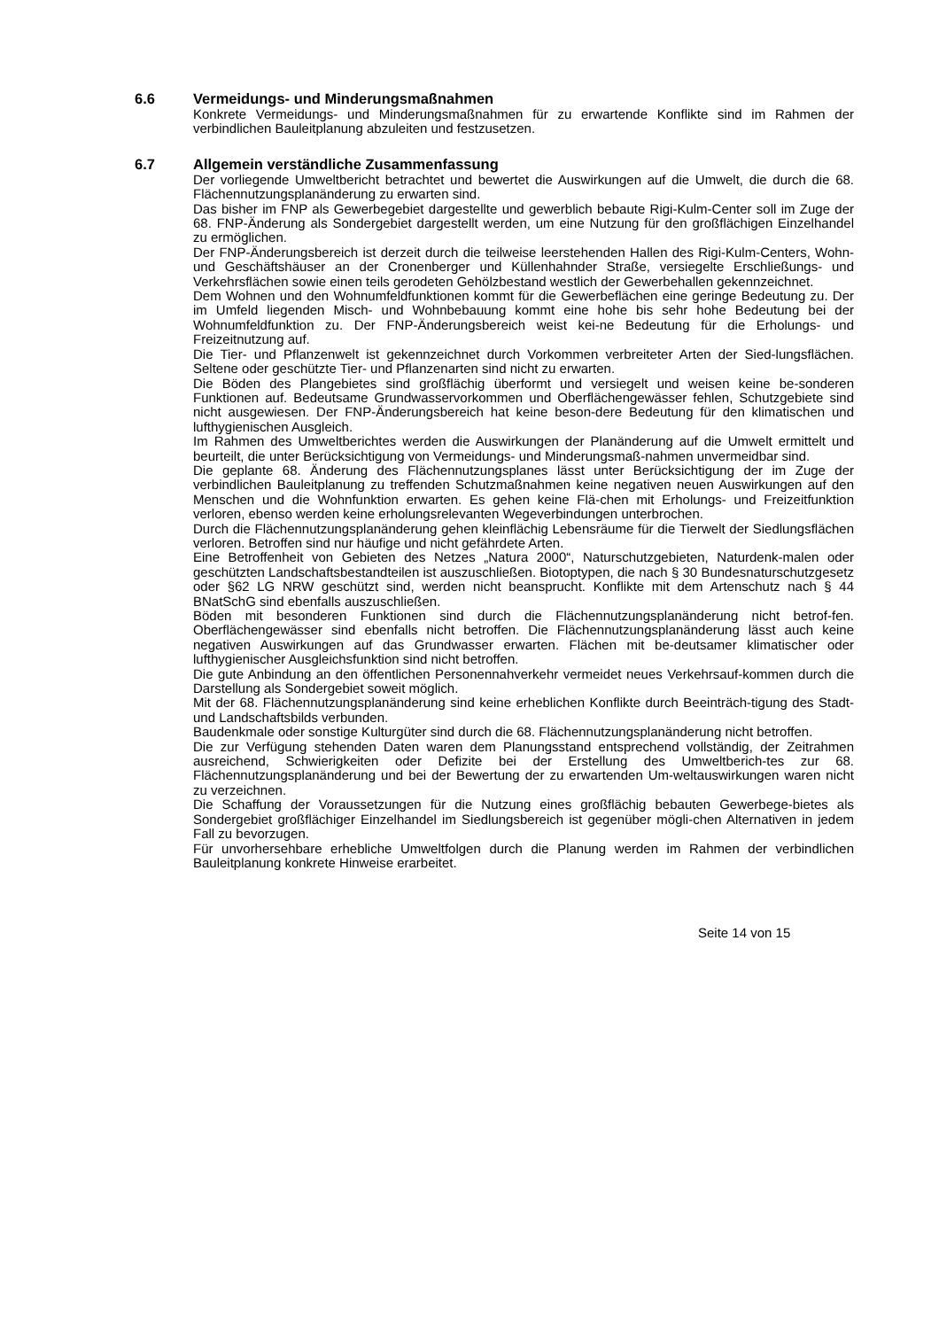6.6 Vermeidungs- und Minderungsmaßnahmen
Konkrete Vermeidungs- und Minderungsmaßnahmen für zu erwartende Konflikte sind im Rahmen der verbindlichen Bauleitplanung abzuleiten und festzusetzen.
6.7 Allgemein verständliche Zusammenfassung
Der vorliegende Umweltbericht betrachtet und bewertet die Auswirkungen auf die Umwelt, die durch die 68. Flächennutzungsplanänderung zu erwarten sind.
Das bisher im FNP als Gewerbegebiet dargestellte und gewerblich bebaute Rigi-Kulm-Center soll im Zuge der 68. FNP-Änderung als Sondergebiet dargestellt werden, um eine Nutzung für den großflächigen Einzelhandel zu ermöglichen.
Der FNP-Änderungsbereich ist derzeit durch die teilweise leerstehenden Hallen des Rigi-Kulm-Centers, Wohn- und Geschäftshäuser an der Cronenberger und Küllenhahnder Straße, versiegelte Erschließungs- und Verkehrsflächen sowie einen teils gerodeten Gehölzbestand westlich der Gewerbehallen gekennzeichnet.
Dem Wohnen und den Wohnumfeldfunktionen kommt für die Gewerbeflächen eine geringe Bedeutung zu. Der im Umfeld liegenden Misch- und Wohnbebauung kommt eine hohe bis sehr hohe Bedeutung bei der Wohnumfeldfunktion zu. Der FNP-Änderungsbereich weist kei-ne Bedeutung für die Erholungs- und Freizeitnutzung auf.
Die Tier- und Pflanzenwelt ist gekennzeichnet durch Vorkommen verbreiteter Arten der Sied-lungsflächen. Seltene oder geschützte Tier- und Pflanzenarten sind nicht zu erwarten.
Die Böden des Plangebietes sind großflächig überformt und versiegelt und weisen keine be-sonderen Funktionen auf. Bedeutsame Grundwasservorkommen und Oberflächengewässer fehlen, Schutzgebiete sind nicht ausgewiesen. Der FNP-Änderungsbereich hat keine beson-dere Bedeutung für den klimatischen und lufthygienischen Ausgleich.
Im Rahmen des Umweltberichtes werden die Auswirkungen der Planänderung auf die Umwelt ermittelt und beurteilt, die unter Berücksichtigung von Vermeidungs- und Minderungsmaß-nahmen unvermeidbar sind.
Die geplante 68. Änderung des Flächennutzungsplanes lässt unter Berücksichtigung der im Zuge der verbindlichen Bauleitplanung zu treffenden Schutzmaßnahmen keine negativen neuen Auswirkungen auf den Menschen und die Wohnfunktion erwarten. Es gehen keine Flä-chen mit Erholungs- und Freizeitfunktion verloren, ebenso werden keine erholungsrelevanten Wegeverbindungen unterbrochen.
Durch die Flächennutzungsplanänderung gehen kleinflächig Lebensräume für die Tierwelt der Siedlungsflächen verloren. Betroffen sind nur häufige und nicht gefährdete Arten.
Eine Betroffenheit von Gebieten des Netzes „Natura 2000“, Naturschutzgebieten, Naturdenk-malen oder geschützten Landschaftsbestandteilen ist auszuschließen. Biotoptypen, die nach § 30 Bundesnaturschutzgesetz oder §62 LG NRW geschützt sind, werden nicht beansprucht. Konflikte mit dem Artenschutz nach § 44 BNatSchG sind ebenfalls auszuschließen.
Böden mit besonderen Funktionen sind durch die Flächennutzungsplanänderung nicht betrof-fen. Oberflächengewässer sind ebenfalls nicht betroffen. Die Flächennutzungsplanänderung lässt auch keine negativen Auswirkungen auf das Grundwasser erwarten. Flächen mit be-deutsamer klimatischer oder lufthygienischer Ausgleichsfunktion sind nicht betroffen.
Die gute Anbindung an den öffentlichen Personennahverkehr vermeidet neues Verkehrsauf-kommen durch die Darstellung als Sondergebiet soweit möglich.
Mit der 68. Flächennutzungsplanänderung sind keine erheblichen Konflikte durch Beeinträch-tigung des Stadt- und Landschaftsbilds verbunden.
Baudenkmale oder sonstige Kulturgüter sind durch die 68. Flächennutzungsplanänderung nicht betroffen.
Die zur Verfügung stehenden Daten waren dem Planungsstand entsprechend vollständig, der Zeitrahmen ausreichend, Schwierigkeiten oder Defizite bei der Erstellung des Umweltberich-tes zur 68. Flächennutzungsplanänderung und bei der Bewertung der zu erwartenden Um-weltauswirkungen waren nicht zu verzeichnen.
Die Schaffung der Voraussetzungen für die Nutzung eines großflächig bebauten Gewerbege-bietes als Sondergebiet großflächiger Einzelhandel im Siedlungsbereich ist gegenüber mögli-chen Alternativen in jedem Fall zu bevorzugen.
Für unvorhersehbare erhebliche Umweltfolgen durch die Planung werden im Rahmen der verbindlichen Bauleitplanung konkrete Hinweise erarbeitet.
Seite 14 von 15